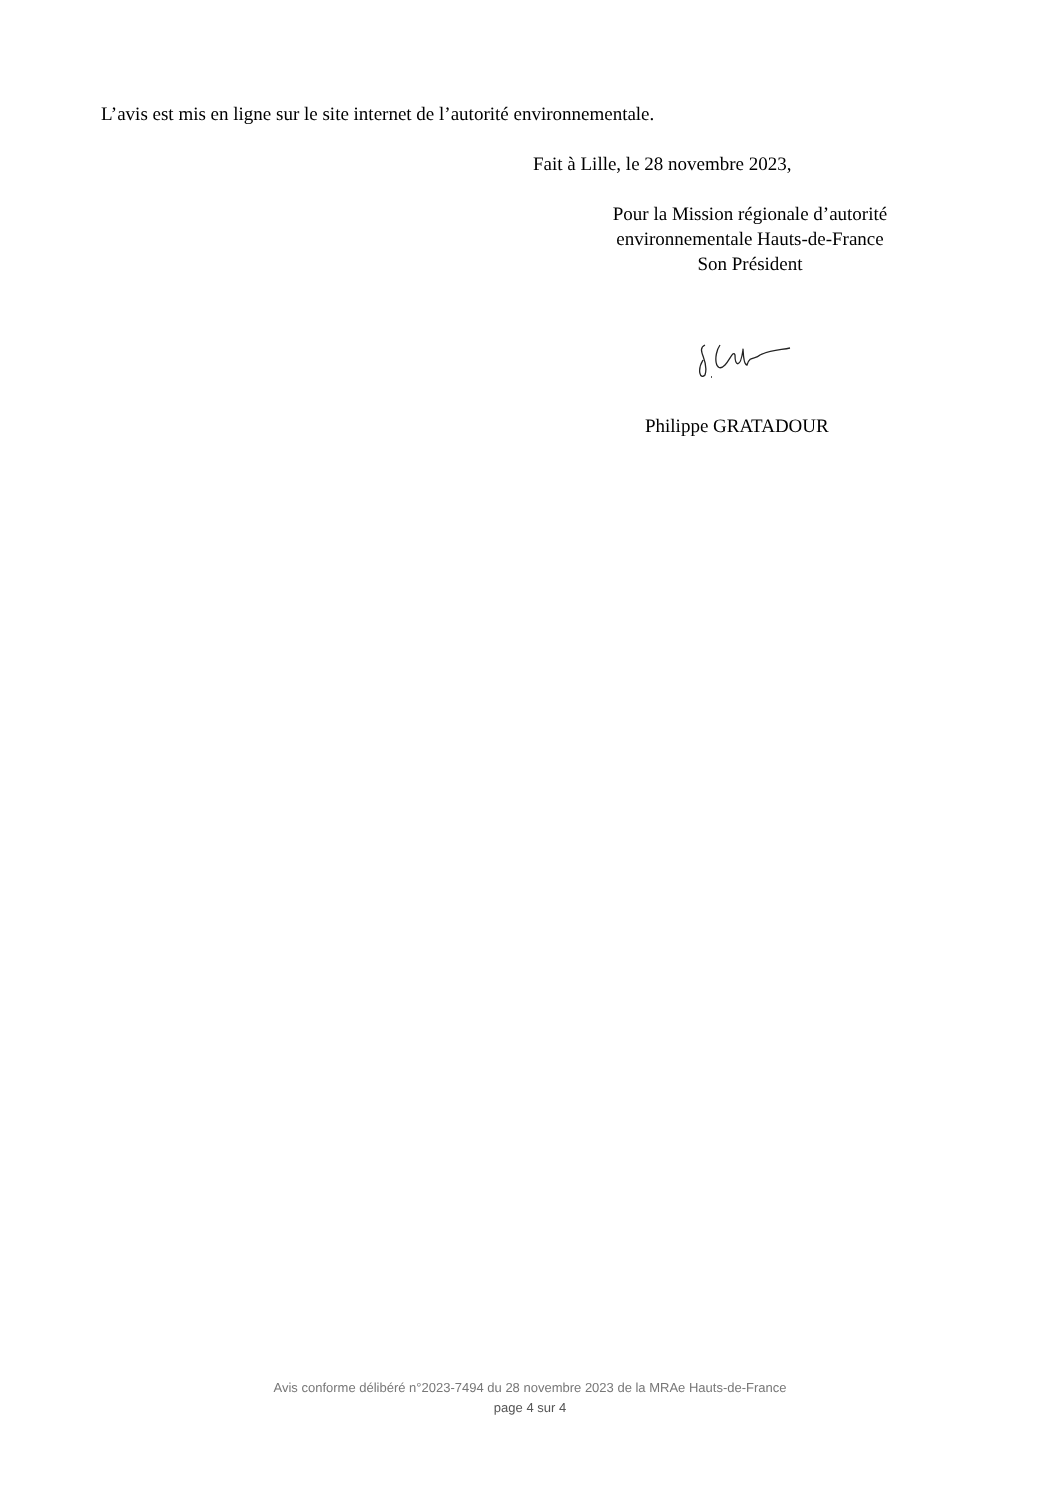L’avis est mis en ligne sur le site internet de l’autorité environnementale.
Fait à Lille, le 28 novembre 2023,
Pour la Mission régionale d’autorité
environnementale Hauts-de-France
Son Président
Philippe GRATADOUR
Avis conforme délibéré n°2023-7494 du 28 novembre 2023 de la MRAe Hauts-de-France
page 4 sur 4